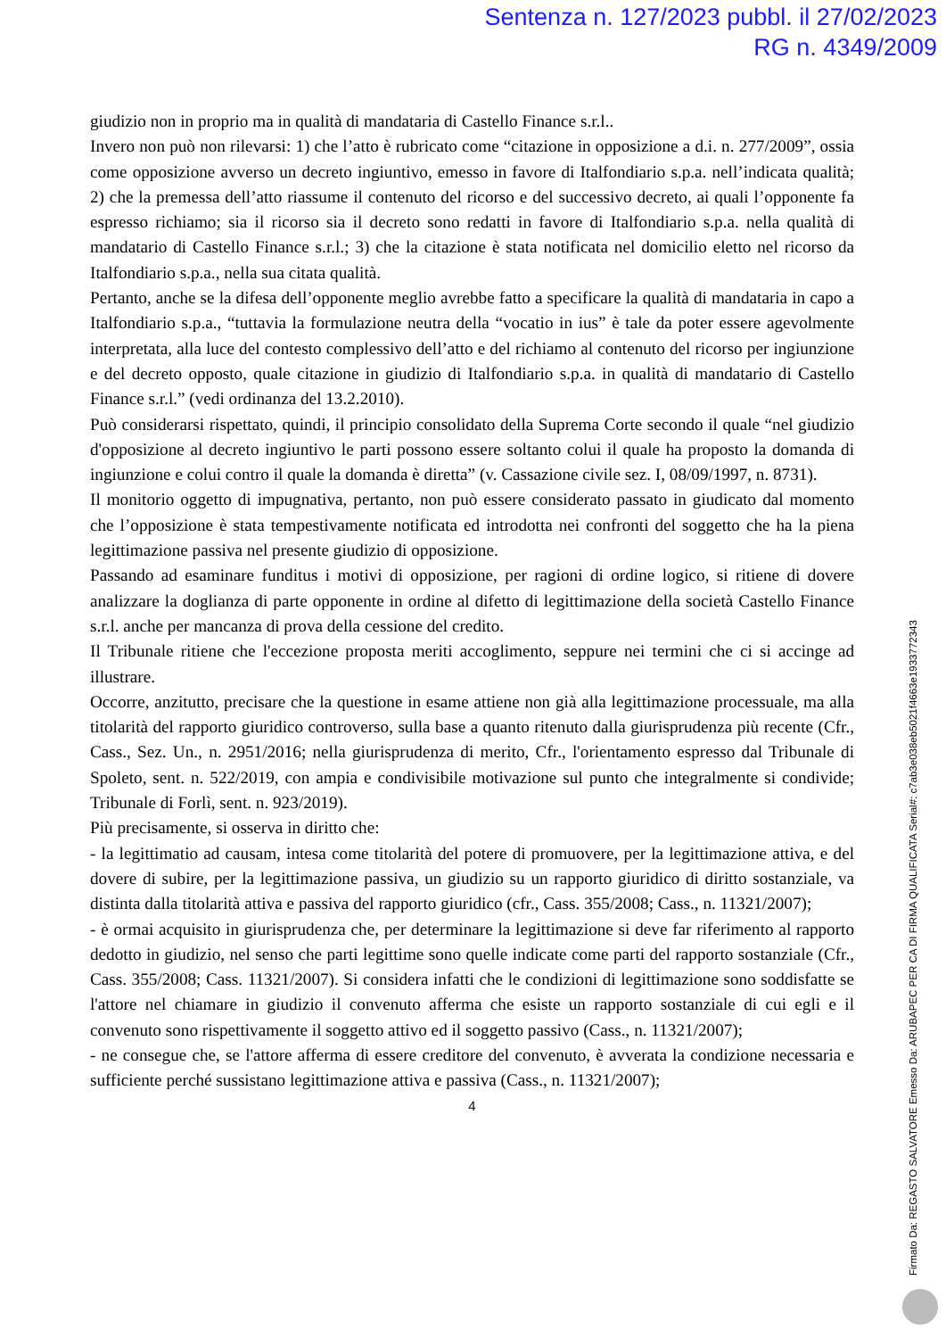Sentenza n. 127/2023 pubbl. il 27/02/2023
RG n. 4349/2009
giudizio non in proprio ma in qualità di mandataria di Castello Finance s.r.l..
Invero non può non rilevarsi: 1) che l’atto è rubricato come “citazione in opposizione a d.i. n. 277/2009”, ossia come opposizione avverso un decreto ingiuntivo, emesso in favore di Italfondiario s.p.a. nell’indicata qualità; 2) che la premessa dell’atto riassume il contenuto del ricorso e del successivo decreto, ai quali l’opponente fa espresso richiamo; sia il ricorso sia il decreto sono redatti in favore di Italfondiario s.p.a. nella qualità di mandatario di Castello Finance s.r.l.; 3) che la citazione è stata notificata nel domicilio eletto nel ricorso da Italfondiario s.p.a., nella sua citata qualità.
Pertanto, anche se la difesa dell’opponente meglio avrebbe fatto a specificare la qualità di mandataria in capo a Italfondiario s.p.a., “tuttavia la formulazione neutra della “vocatio in ius” è tale da poter essere agevolmente interpretata, alla luce del contesto complessivo dell’atto e del richiamo al contenuto del ricorso per ingiunzione e del decreto opposto, quale citazione in giudizio di Italfondiario s.p.a. in qualità di mandatario di Castello Finance s.r.l.” (vedi ordinanza del 13.2.2010).
Può considerarsi rispettato, quindi, il principio consolidato della Suprema Corte secondo il quale “nel giudizio d'opposizione al decreto ingiuntivo le parti possono essere soltanto colui il quale ha proposto la domanda di ingiunzione e colui contro il quale la domanda è diretta” (v. Cassazione civile sez. I, 08/09/1997, n. 8731).
Il monitorio oggetto di impugnativa, pertanto, non può essere considerato passato in giudicato dal momento che l’opposizione è stata tempestivamente notificata ed introdotta nei confronti del soggetto che ha la piena legittimazione passiva nel presente giudizio di opposizione.
Passando ad esaminare funditus i motivi di opposizione, per ragioni di ordine logico, si ritiene di dovere analizzare la doglianza di parte opponente in ordine al difetto di legittimazione della società Castello Finance s.r.l. anche per mancanza di prova della cessione del credito.
Il Tribunale ritiene che l'eccezione proposta meriti accoglimento, seppure nei termini che ci si accinge ad illustrare.
Occorre, anzitutto, precisare che la questione in esame attiene non già alla legittimazione processuale, ma alla titolarità del rapporto giuridico controverso, sulla base a quanto ritenuto dalla giurisprudenza più recente (Cfr., Cass., Sez. Un., n. 2951/2016; nella giurisprudenza di merito, Cfr., l'orientamento espresso dal Tribunale di Spoleto, sent. n. 522/2019, con ampia e condivisibile motivazione sul punto che integralmente si condivide; Tribunale di Forlì, sent. n. 923/2019).
Più precisamente, si osserva in diritto che:
- la legittimatio ad causam, intesa come titolarità del potere di promuovere, per la legittimazione attiva, e del dovere di subire, per la legittimazione passiva, un giudizio su un rapporto giuridico di diritto sostanziale, va distinta dalla titolarità attiva e passiva del rapporto giuridico (cfr., Cass. 355/2008; Cass., n. 11321/2007);
- è ormai acquisito in giurisprudenza che, per determinare la legittimazione si deve far riferimento al rapporto dedotto in giudizio, nel senso che parti legittime sono quelle indicate come parti del rapporto sostanziale (Cfr., Cass. 355/2008; Cass. 11321/2007). Si considera infatti che le condizioni di legittimazione sono soddisfatte se l'attore nel chiamare in giudizio il convenuto afferma che esiste un rapporto sostanziale di cui egli e il convenuto sono rispettivamente il soggetto attivo ed il soggetto passivo (Cass., n. 11321/2007);
- ne consegue che, se l'attore afferma di essere creditore del convenuto, è avverata la condizione necessaria e sufficiente perché sussistano legittimazione attiva e passiva (Cass., n. 11321/2007);
4
Firmato Da: REGASTO SALVATORE Emesso Da: ARUBAPEC PER CA DI FIRMA QUALIFICATA Serial#: c7ab3e038eb5021f4663e1933772343